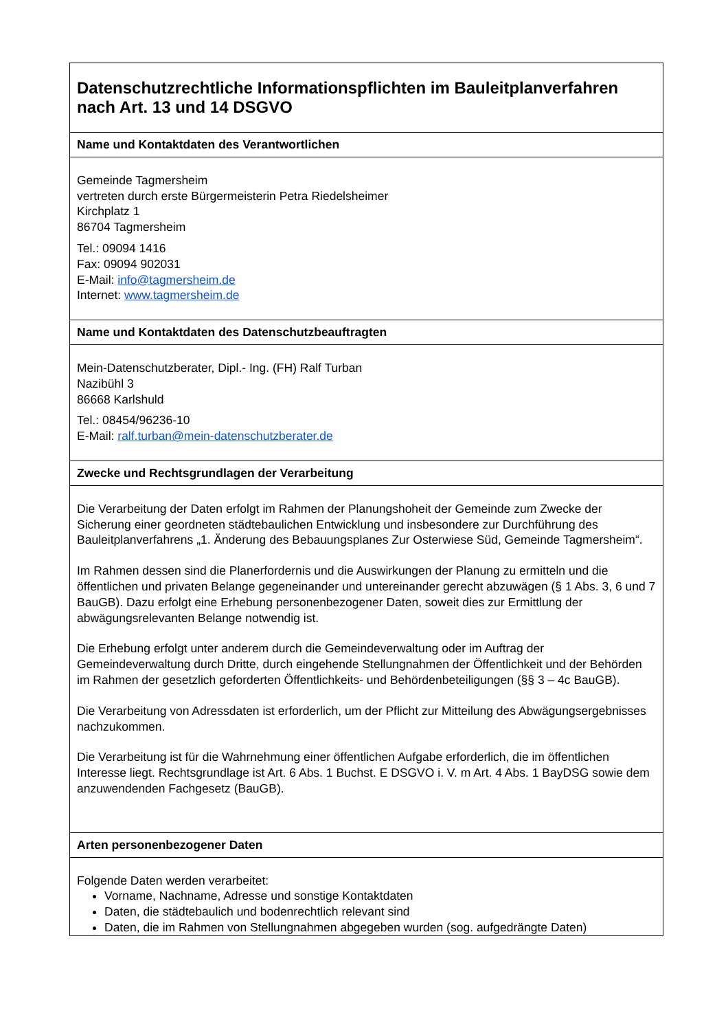| Datenschutzrechtliche Informationspflichten im Bauleitplanverfahren nach Art. 13 und 14 DSGVO |
| Name und Kontaktdaten des Verantwortlichen |
| Gemeinde Tagmersheim vertreten durch erste Bürgermeisterin Petra Riedelsheimer Kirchplatz 1 86704 Tagmersheim Tel.: 09094 1416 Fax: 09094 902031 E-Mail: info@tagmersheim.de Internet: www.tagmersheim.de |
| Name und Kontaktdaten des Datenschutzbeauftragten |
| Mein-Datenschutzberater, Dipl.- Ing. (FH) Ralf Turban Nazibühl 3 86668 Karlshuld Tel.: 08454/96236-10 E-Mail: ralf.turban@mein-datenschutzberater.de |
| Zwecke und Rechtsgrundlagen der Verarbeitung |
| Die Verarbeitung der Daten erfolgt im Rahmen der Planungshoheit der Gemeinde zum Zwecke der Sicherung einer geordneten städtebaulichen Entwicklung und insbesondere zur Durchführung des Bauleitplanverfahrens „1. Änderung des Bebauungsplanes Zur Osterwiese Süd, Gemeinde Tagmersheim“. Im Rahmen dessen sind die Planerfordernis und die Auswirkungen der Planung zu ermitteln und die öffentlichen und privaten Belange gegeneinander und untereinander gerecht abzuwägen (§ 1 Abs. 3, 6 und 7 BauGB). Dazu erfolgt eine Erhebung personenbezogener Daten, soweit dies zur Ermittlung der abwägungsrelevanten Belange notwendig ist. Die Erhebung erfolgt unter anderem durch die Gemeindeverwaltung oder im Auftrag der Gemeindeverwaltung durch Dritte, durch eingehende Stellungnahmen der Öffentlichkeit und der Behörden im Rahmen der gesetzlich geforderten Öffentlichkeits- und Behördenbeteiligungen (§§ 3 – 4c BauGB). Die Verarbeitung von Adressdaten ist erforderlich, um der Pflicht zur Mitteilung des Abwägungsergebnisses nachzukommen. Die Verarbeitung ist für die Wahrnehmung einer öffentlichen Aufgabe erforderlich, die im öffentlichen Interesse liegt. Rechtsgrundlage ist Art. 6 Abs. 1 Buchst. E DSGVO i. V. m Art. 4 Abs. 1 BayDSG sowie dem anzuwendenden Fachgesetz (BauGB). |
| Arten personenbezogener Daten |
| Folgende Daten werden verarbeitet: Vorname, Nachname, Adresse und sonstige Kontaktdaten Daten, die städtebaulich und bodenrechtlich relevant sind Daten, die im Rahmen von Stellungnahmen abgegeben wurden (sog. aufgedrängte Daten) |